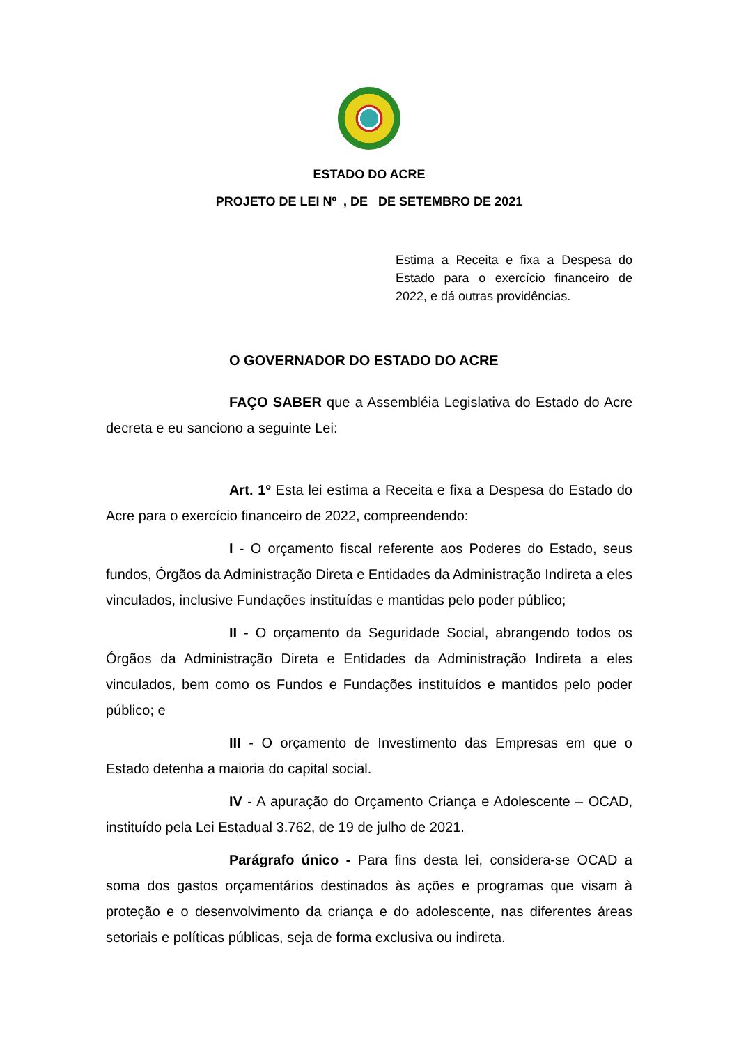ESTADO DO ACRE
PROJETO DE LEI Nº , DE DE SETEMBRO DE 2021
Estima a Receita e fixa a Despesa do Estado para o exercício financeiro de 2022, e dá outras providências.
O GOVERNADOR DO ESTADO DO ACRE
FAÇO SABER que a Assembléia Legislativa do Estado do Acre decreta e eu sanciono a seguinte Lei:
Art. 1º Esta lei estima a Receita e fixa a Despesa do Estado do Acre para o exercício financeiro de 2022, compreendendo:
I - O orçamento fiscal referente aos Poderes do Estado, seus fundos, Órgãos da Administração Direta e Entidades da Administração Indireta a eles vinculados, inclusive Fundações instituídas e mantidas pelo poder público;
II - O orçamento da Seguridade Social, abrangendo todos os Órgãos da Administração Direta e Entidades da Administração Indireta a eles vinculados, bem como os Fundos e Fundações instituídos e mantidos pelo poder público; e
III - O orçamento de Investimento das Empresas em que o Estado detenha a maioria do capital social.
IV - A apuração do Orçamento Criança e Adolescente – OCAD, instituído pela Lei Estadual 3.762, de 19 de julho de 2021.
Parágrafo único - Para fins desta lei, considera-se OCAD a soma dos gastos orçamentários destinados às ações e programas que visam à proteção e o desenvolvimento da criança e do adolescente, nas diferentes áreas setoriais e políticas públicas, seja de forma exclusiva ou indireta.